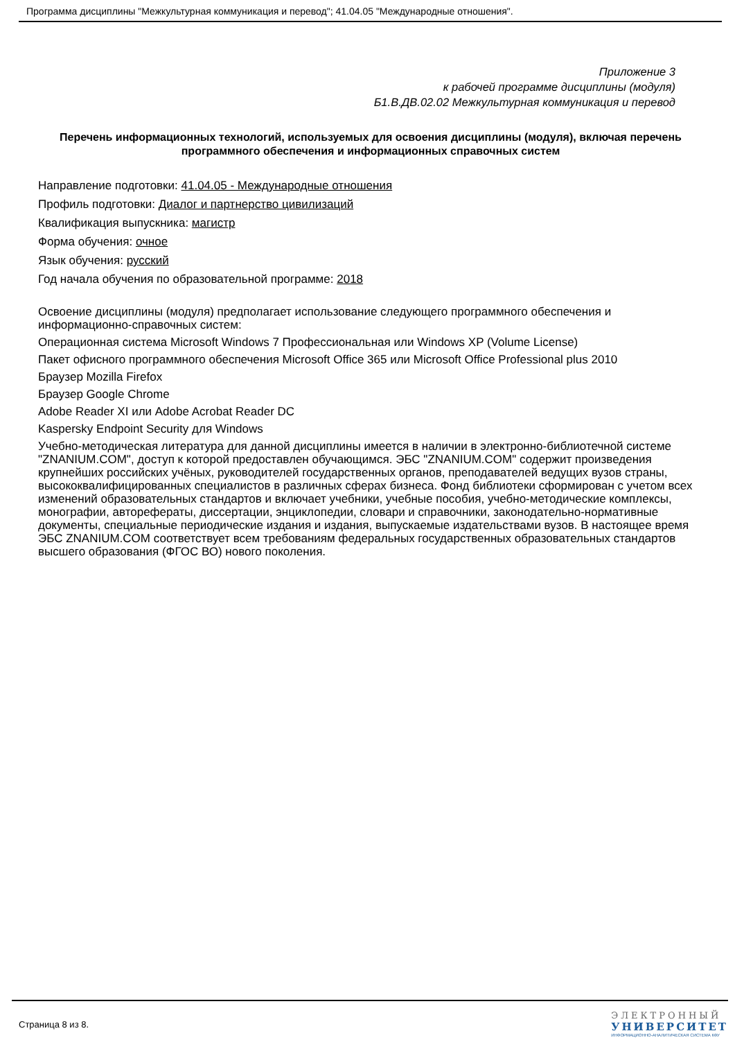Программа дисциплины "Межкультурная коммуникация и перевод"; 41.04.05 "Международные отношения".
Приложение 3
к рабочей программе дисциплины (модуля)
Б1.В.ДВ.02.02 Межкультурная коммуникация и перевод
Перечень информационных технологий, используемых для освоения дисциплины (модуля), включая перечень программного обеспечения и информационных справочных систем
Направление подготовки: 41.04.05 - Международные отношения
Профиль подготовки: Диалог и партнерство цивилизаций
Квалификация выпускника: магистр
Форма обучения: очное
Язык обучения: русский
Год начала обучения по образовательной программе: 2018
Освоение дисциплины (модуля) предполагает использование следующего программного обеспечения и информационно-справочных систем:
Операционная система Microsoft Windows 7 Профессиональная или Windows XP (Volume License)
Пакет офисного программного обеспечения Microsoft Office 365 или Microsoft Office Professional plus 2010
Браузер Mozilla Firefox
Браузер Google Chrome
Adobe Reader XI или Adobe Acrobat Reader DC
Kaspersky Endpoint Security для Windows
Учебно-методическая литература для данной дисциплины имеется в наличии в электронно-библиотечной системе "ZNANIUM.COM", доступ к которой предоставлен обучающимся. ЭБС "ZNANIUM.COM" содержит произведения крупнейших российских учёных, руководителей государственных органов, преподавателей ведущих вузов страны, высококвалифицированных специалистов в различных сферах бизнеса. Фонд библиотеки сформирован с учетом всех изменений образовательных стандартов и включает учебники, учебные пособия, учебно-методические комплексы, монографии, авторефераты, диссертации, энциклопедии, словари и справочники, законодательно-нормативные документы, специальные периодические издания и издания, выпускаемые издательствами вузов. В настоящее время ЭБС ZNANIUM.COM соответствует всем требованиям федеральных государственных образовательных стандартов высшего образования (ФГОС ВО) нового поколения.
Страница 8 из 8.
ЭЛЕКТРОННЫЙ
УНИВЕРСИТЕТ
ИНФОРМАЦИОННО-АНАЛИТИЧЕСКАЯ СИСТЕМА КФУ